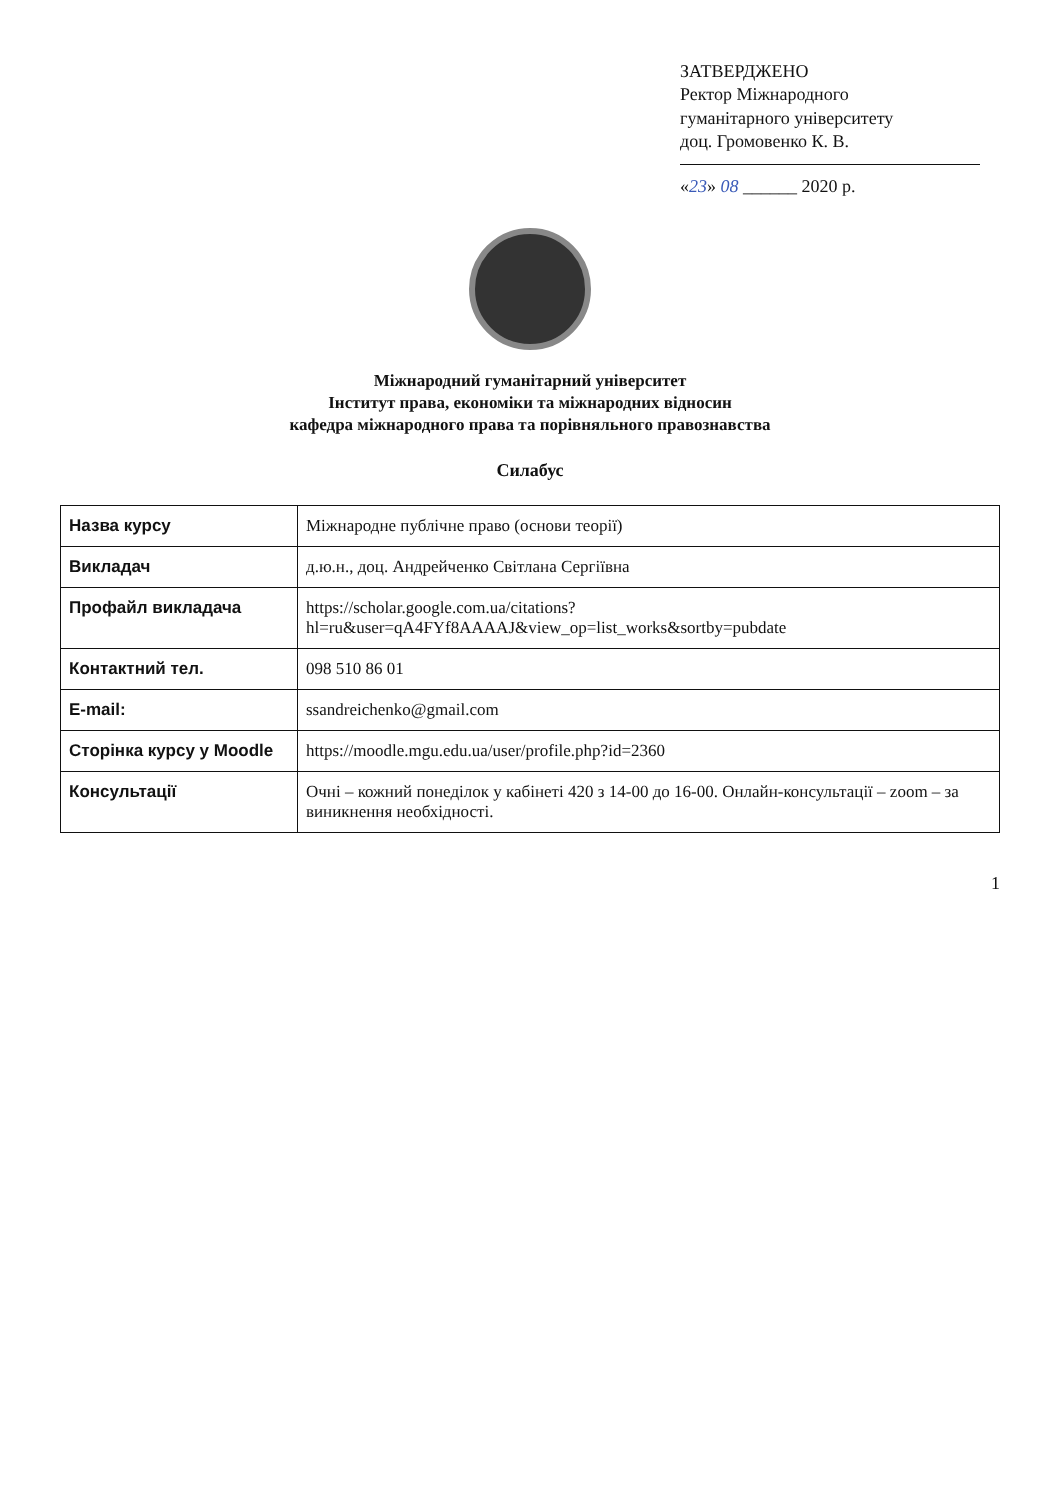ЗАТВЕРДЖЕНО
Ректор Міжнародного
гуманітарного університету
доц. Громовенко К. В.
«23» 08 ______ 2020 р.
Міжнародний гуманітарний університет
Інститут права, економіки та міжнародних відносин
кафедра міжнародного права та порівняльного правознавства
Силабус
| Назва курсу | Міжнародне публічне право (основи теорії) |
| Викладач | д.ю.н., доц. Андрейченко Світлана Сергіївна |
| Профайл викладача | https://scholar.google.com.ua/citations?hl=ru&user=qA4FYf8AAAAJ&view_op=list_works&sortby=pubdate |
| Контактний тел. | 098 510 86 01 |
| E-mail: | ssandreichenko@gmail.com |
| Сторінка курсу у Moodle | https://moodle.mgu.edu.ua/user/profile.php?id=2360 |
| Консультації | Очні – кожний понеділок у кабінеті 420 з 14-00 до 16-00. Онлайн-консультації – zoom – за виникнення необхідності. |
1